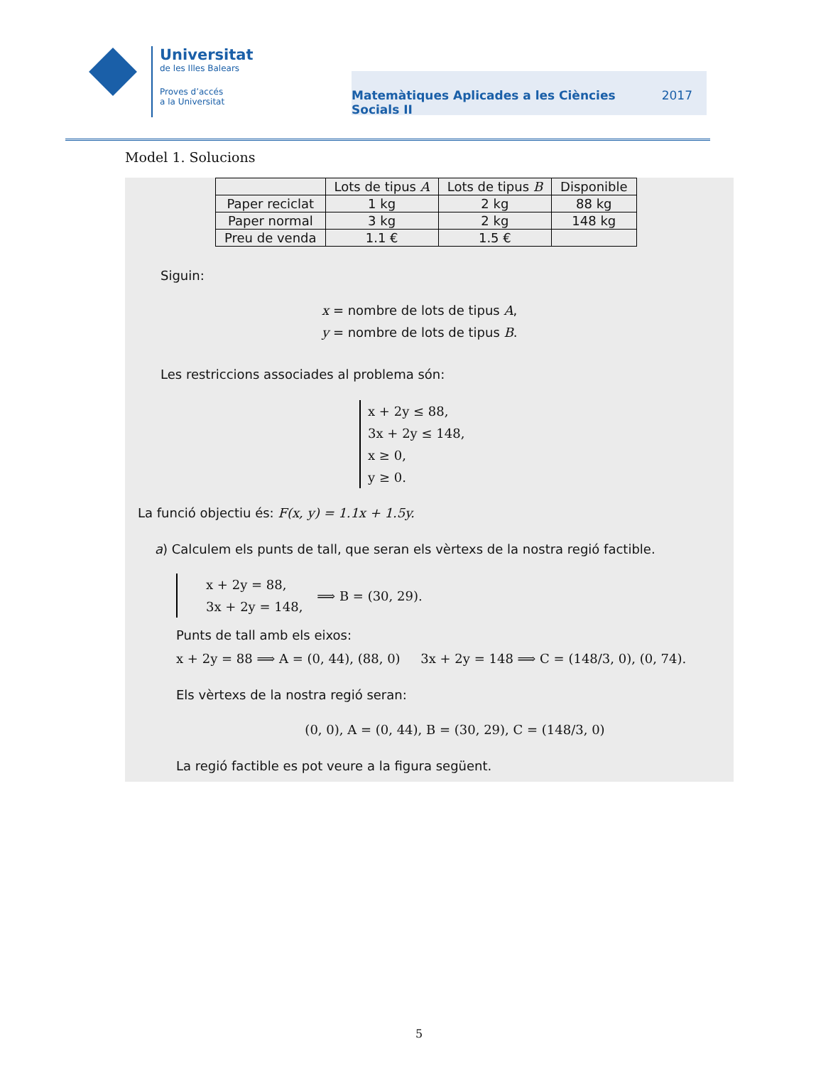Universitat
de les Illes Balears
Proves d’accés
a la Universitat
Matemàtiques Aplicades a les Ciències
Socials II 2017
Model 1. Solucions
| | Lots de tipus A | Lots de tipus B | Disponible |
| --- | --- | --- | --- |
| Paper reciclat | 1 kg | 2 kg | 88 kg |
| Paper normal | 3 kg | 2 kg | 148 kg |
| Preu de venda | 1.1 € | 1.5 € | |
Siguin:
x = nombre de lots de tipus A,
y = nombre de lots de tipus B.
Les restriccions associades al problema són:
x + 2y ≤ 88,
3x + 2y ≤ 148,
x ≥ 0,
y ≥ 0.
La funció objectiu és: F(x, y) = 1.1x + 1.5y.
a) Calculem els punts de tall, que seran els vèrtexs de la nostra regió factible.
x + 2y = 88,
3x + 2y = 148,
⟹ B = (30, 29).
Punts de tall amb els eixos:
x + 2y = 88 ⟹ A = (0, 44), (88, 0) 3x + 2y = 148 ⟹ C = (148/3, 0), (0, 74).
Els vèrtexs de la nostra regió seran:
(0, 0), A = (0, 44), B = (30, 29), C = (148/3, 0)
La regió factible es pot veure a la figura següent.
5